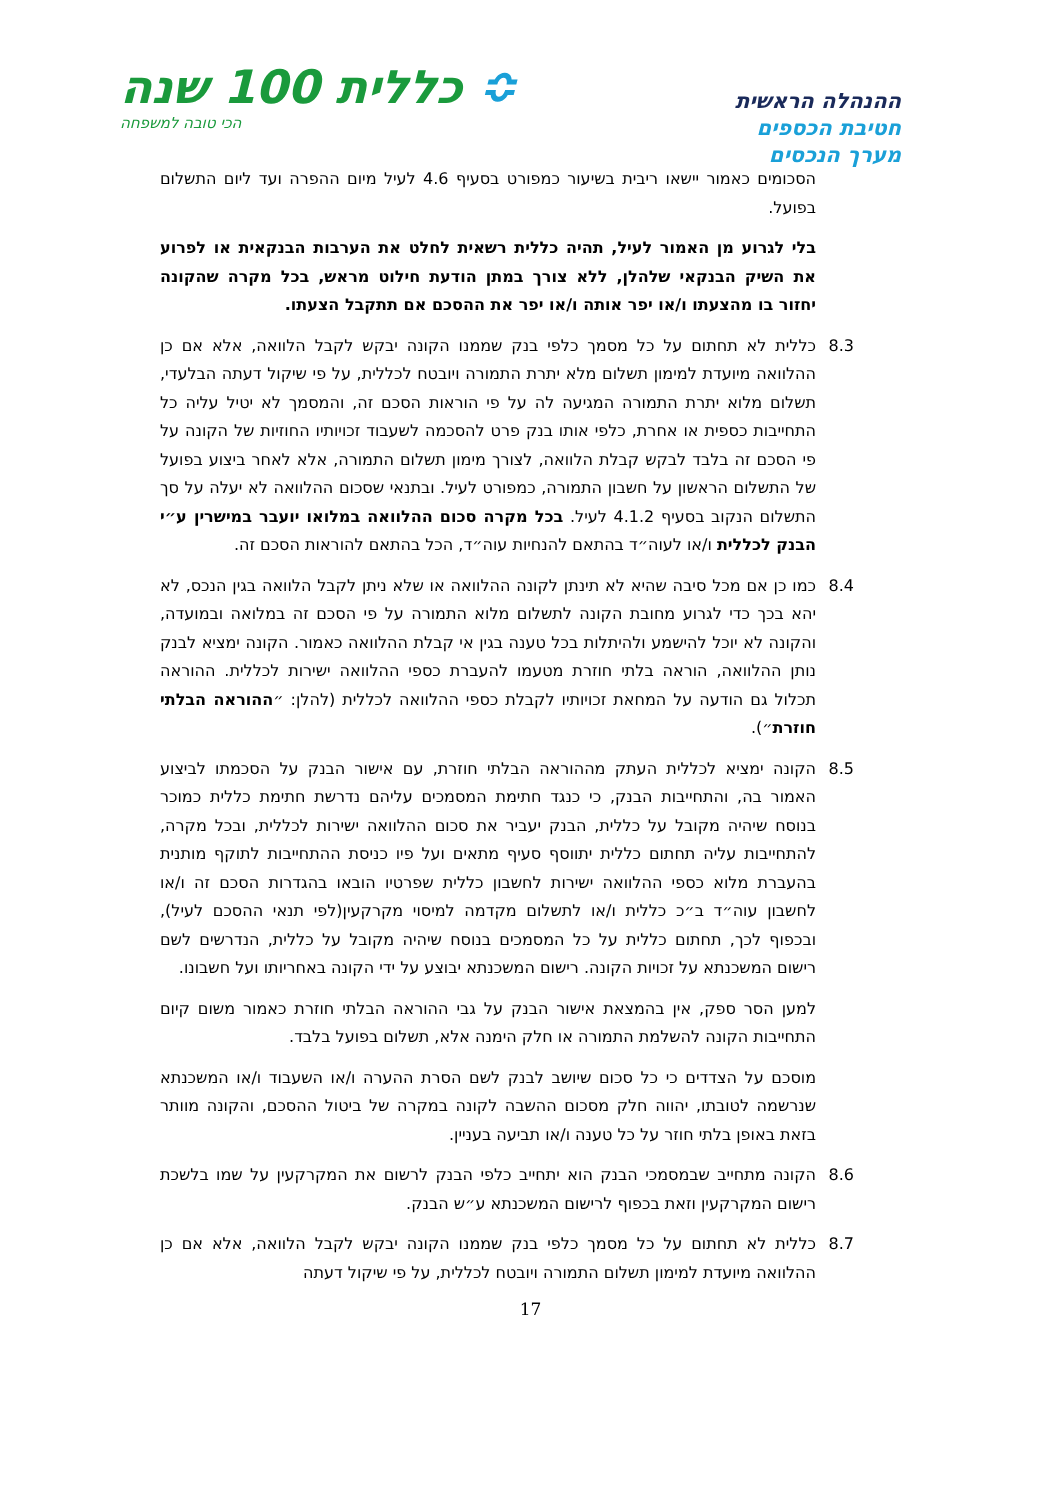ההנהלה הראשית
חטיבת הכספים
מערך הנכסים
≎ כללית 100 שנה
הכי טובה למשפחה
הסכומים כאמור יישאו ריבית בשיעור כמפורט בסעיף 4.6 לעיל מיום ההפרה ועד ליום התשלום בפועל.
בלי לגרוע מן האמור לעיל, תהיה כללית רשאית לחלט את הערבות הבנקאית או לפרוע את השיק הבנקאי שלהלן, ללא צורך במתן הודעת חילוט מראש, בכל מקרה שהקונה יחזור בו מהצעתו ו/או יפר אותה ו/או יפר את ההסכם אם תתקבל הצעתו.
8.3 כללית לא תחתום על כל מסמך כלפי בנק שממנו הקונה יבקש לקבל הלוואה, אלא אם כן ההלוואה מיועדת למימון תשלום מלא יתרת התמורה ויובטח לכללית, על פי שיקול דעתה הבלעדי, תשלום מלוא יתרת התמורה המגיעה לה על פי הוראות הסכם זה, והמסמך לא יטיל עליה כל התחייבות כספית או אחרת, כלפי אותו בנק פרט להסכמה לשעבוד זכויותיו החוזיות של הקונה על פי הסכם זה בלבד לבקש קבלת הלוואה, לצורך מימון תשלום התמורה, אלא לאחר ביצוע בפועל של התשלום הראשון על חשבון התמורה, כמפורט לעיל. ובתנאי שסכום ההלוואה לא יעלה על סך התשלום הנקוב בסעיף 4.1.2 לעיל. בכל מקרה סכום ההלוואה במלואו יועבר במישרין ע״י הבנק לכללית ו/או לעוה״ד בהתאם להנחיות עוה״ד, הכל בהתאם להוראות הסכם זה.
8.4 כמו כן אם מכל סיבה שהיא לא תינתן לקונה ההלוואה או שלא ניתן לקבל הלוואה בגין הנכס, לא יהא בכך כדי לגרוע מחובת הקונה לתשלום מלוא התמורה על פי הסכם זה במלואה ובמועדה, והקונה לא יוכל להישמע ולהיתלות בכל טענה בגין אי קבלת ההלוואה כאמור. הקונה ימציא לבנק נותן ההלוואה, הוראה בלתי חוזרת מטעמו להעברת כספי ההלוואה ישירות לכללית. ההוראה תכלול גם הודעה על המחאת זכויותיו לקבלת כספי ההלוואה לכללית (להלן: ״ההוראה הבלתי חוזרת״).
8.5 הקונה ימציא לכללית העתק מההוראה הבלתי חוזרת, עם אישור הבנק על הסכמתו לביצוע האמור בה, והתחייבות הבנק, כי כנגד חתימת המסמכים עליהם נדרשת חתימת כללית כמוכר בנוסח שיהיה מקובל על כללית, הבנק יעביר את סכום ההלוואה ישירות לכללית, ובכל מקרה, להתחייבות עליה תחתום כללית יתווסף סעיף מתאים ועל פיו כניסת ההתחייבות לתוקף מותנית בהעברת מלוא כספי ההלוואה ישירות לחשבון כללית שפרטיו הובאו בהגדרות הסכם זה ו/או לחשבון עוה״ד ב״כ כללית ו/או לתשלום מקדמה למיסוי מקרקעין(לפי תנאי ההסכם לעיל), ובכפוף לכך, תחתום כללית על כל המסמכים בנוסח שיהיה מקובל על כללית, הנדרשים לשם רישום המשכנתא על זכויות הקונה. רישום המשכנתא יבוצע על ידי הקונה באחריותו ועל חשבונו.
למען הסר ספק, אין בהמצאת אישור הבנק על גבי ההוראה הבלתי חוזרת כאמור משום קיום התחייבות הקונה להשלמת התמורה או חלק הימנה אלא, תשלום בפועל בלבד.
מוסכם על הצדדים כי כל סכום שיושב לבנק לשם הסרת ההערה ו/או השעבוד ו/או המשכנתא שנרשמה לטובתו, יהווה חלק מסכום ההשבה לקונה במקרה של ביטול ההסכם, והקונה מוותר בזאת באופן בלתי חוזר על כל טענה ו/או תביעה בעניין.
8.6 הקונה מתחייב שבמסמכי הבנק הוא יתחייב כלפי הבנק לרשום את המקרקעין על שמו בלשכת רישום המקרקעין וזאת בכפוף לרישום המשכנתא ע״ש הבנק.
8.7 כללית לא תחתום על כל מסמך כלפי בנק שממנו הקונה יבקש לקבל הלוואה, אלא אם כן ההלוואה מיועדת למימון תשלום התמורה ויובטח לכללית, על פי שיקול דעתה
17